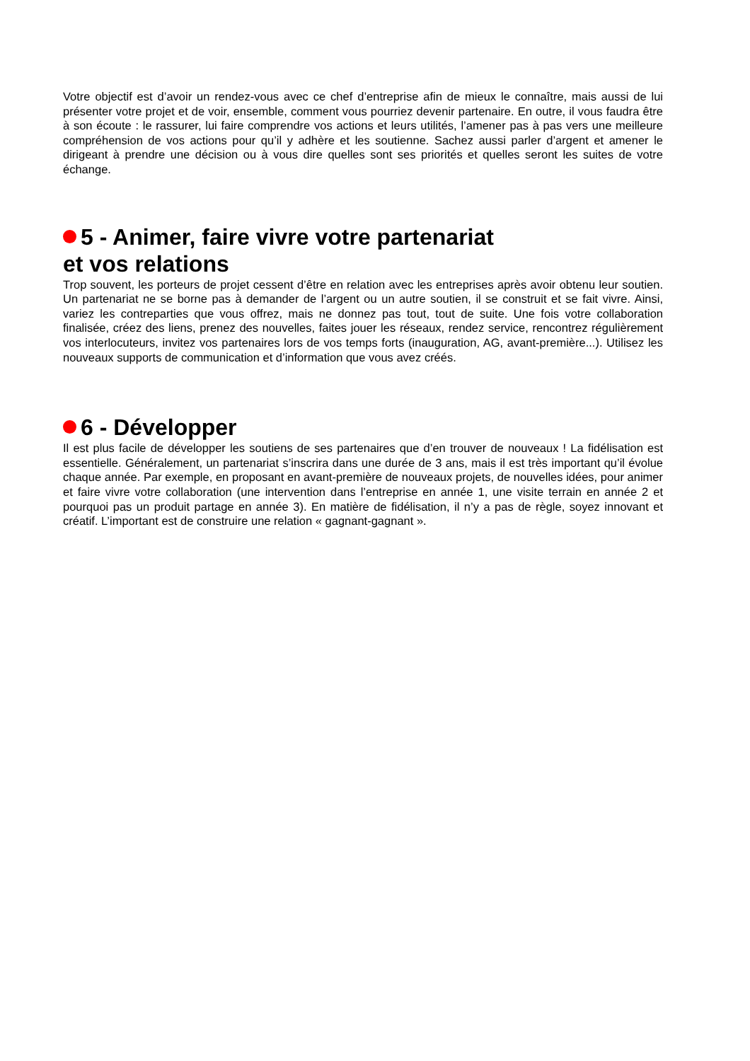Votre objectif est d’avoir un rendez-vous avec ce chef d’entreprise afin de mieux le connaître, mais aussi de lui présenter votre projet et de voir, ensemble, comment vous pourriez devenir partenaire. En outre, il vous faudra être à son écoute : le rassurer, lui faire comprendre vos actions et leurs utilités, l’amener pas à pas vers une meilleure compréhension de vos actions pour qu’il y adhère et les soutienne. Sachez aussi parler d’argent et amener le dirigeant à prendre une décision ou à vous dire quelles sont ses priorités et quelles seront les suites de votre échange.
5 - Animer, faire vivre votre partenariat
et vos relations
Trop souvent, les porteurs de projet cessent d’être en relation avec les entreprises après avoir obtenu leur soutien. Un partenariat ne se borne pas à demander de l’argent ou un autre soutien, il se construit et se fait vivre. Ainsi, variez les contreparties que vous offrez, mais ne donnez pas tout, tout de suite. Une fois votre collaboration finalisée, créez des liens, prenez des nouvelles, faites jouer les réseaux, rendez service, rencontrez régulièrement vos interlocuteurs, invitez vos partenaires lors de vos temps forts (inauguration, AG, avant-première...). Utilisez les nouveaux supports de communication et d’information que vous avez créés.
6 - Développer
Il est plus facile de développer les soutiens de ses partenaires que d’en trouver de nouveaux ! La fidélisation est essentielle. Généralement, un partenariat s’inscrira dans une durée de 3 ans, mais il est très important qu’il évolue chaque année. Par exemple, en proposant en avant-première de nouveaux projets, de nouvelles idées, pour animer et faire vivre votre collaboration (une intervention dans l’entreprise en année 1, une visite terrain en année 2 et pourquoi pas un produit partage en année 3). En matière de fidélisation, il n’y a pas de règle, soyez innovant et créatif. L’important est de construire une relation « gagnant-gagnant ».